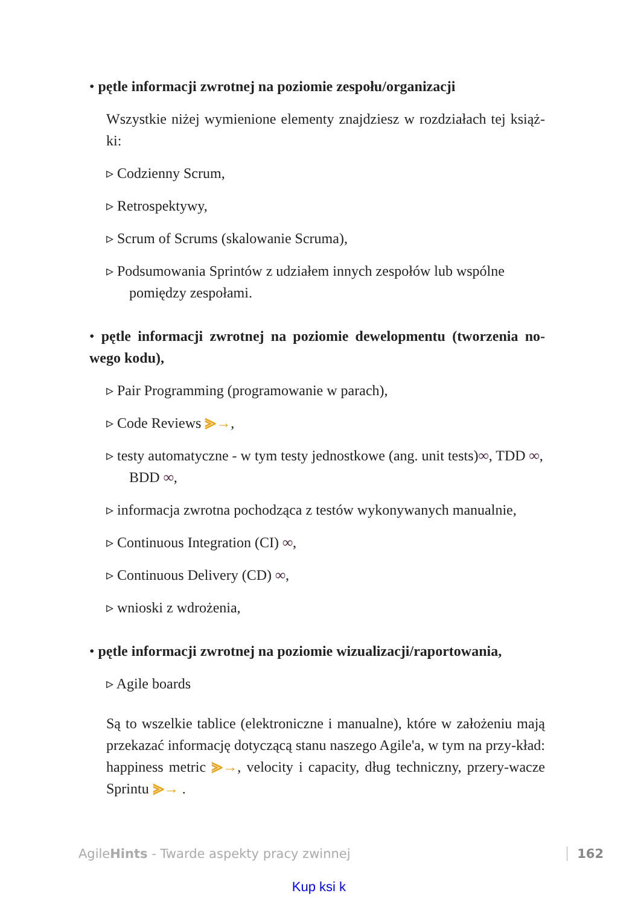• pętle informacji zwrotnej na poziomie zespołu/organizacji
Wszystkie niżej wymienione elementy znajdziesz w rozdziałach tej książ-ki:
▹ Codzienny Scrum,
▹ Retrospektywy,
▹ Scrum of Scrums (skalowanie Scruma),
▹ Podsumowania Sprintów z udziałem innych zespołów lub wspólne pomiędzy zespołami.
• pętle informacji zwrotnej na poziomie dewelopmentu (tworzenia no-wego kodu),
▹ Pair Programming (programowanie w parach),
▹ Code Reviews ⪢→,
▹ testy automatyczne - w tym testy jednostkowe (ang. unit tests)∞, TDD ∞, BDD ∞,
▹ informacja zwrotna pochodząca z testów wykonywanych manualnie,
▹ Continuous Integration (CI) ∞,
▹ Continuous Delivery (CD) ∞,
▹ wnioski z wdrożenia,
• pętle informacji zwrotnej na poziomie wizualizacji/raportowania,
▹ Agile boards
Są to wszelkie tablice (elektroniczne i manualne), które w założeniu mają przekazać informację dotyczącą stanu naszego Agile'a, w tym na przy-kład: happiness metric ⪢→, velocity i capacity, dług techniczny, przery-wacze Sprintu ⪢→ .
AgileHints - Twarde aspekty pracy zwinnej 162
Kup ksi k